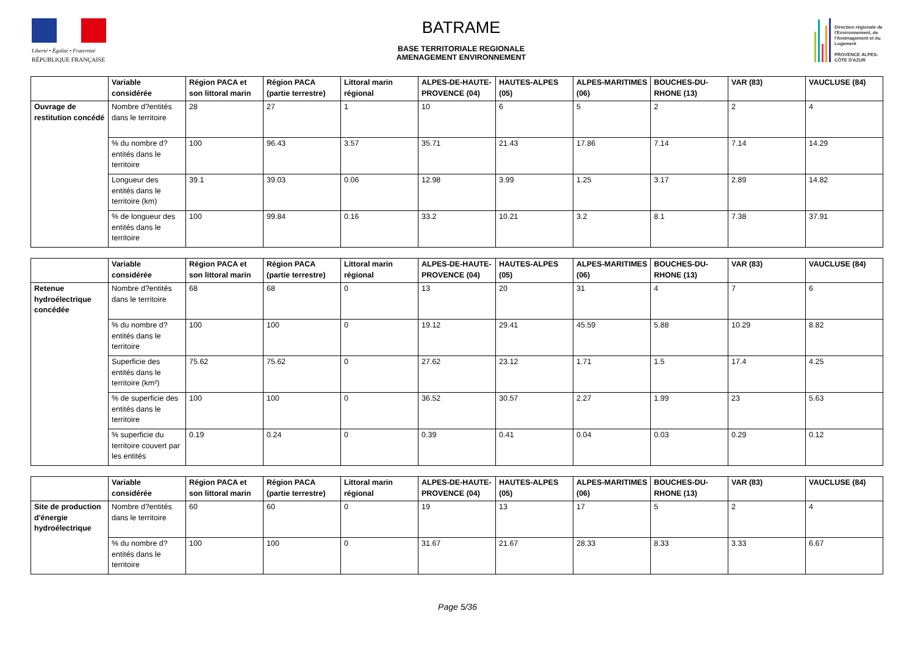Liberté • Égalité • Fraternité
RÉPUBLIQUE FRANÇAISE
BATRAME
BASE TERRITORIALE REGIONALE
AMENAGEMENT ENVIRONNEMENT
Direction régionale de l'Environnement, de l'Aménagement et du Logement
PROVENCE ALPES-CÔTE D'AZUR
| | Variable considérée | Région PACA et son littoral marin | Région PACA (partie terrestre) | Littoral marin régional | ALPES-DE-HAUTE-PROVENCE (04) | HAUTES-ALPES (05) | ALPES-MARITIMES (06) | BOUCHES-DU-RHONE (13) | VAR (83) | VAUCLUSE (84) |
| --- | --- | --- | --- | --- | --- | --- | --- | --- | --- | --- |
| Ouvrage de restitution concédé | Nombre d?entités dans le territoire | 28 | 27 | 1 | 10 | 6 | 5 | 2 | 2 | 4 |
| | % du nombre d?entités dans le territoire | 100 | 96.43 | 3.57 | 35.71 | 21.43 | 17.86 | 7.14 | 7.14 | 14.29 |
| | Longueur des entités dans le territoire (km) | 39.1 | 39.03 | 0.06 | 12.98 | 3.99 | 1.25 | 3.17 | 2.89 | 14.82 |
| | % de longueur des entités dans le territoire | 100 | 99.84 | 0.16 | 33.2 | 10.21 | 3.2 | 8.1 | 7.38 | 37.91 |
| | Variable considérée | Région PACA et son littoral marin | Région PACA (partie terrestre) | Littoral marin régional | ALPES-DE-HAUTE-PROVENCE (04) | HAUTES-ALPES (05) | ALPES-MARITIMES (06) | BOUCHES-DU-RHONE (13) | VAR (83) | VAUCLUSE (84) |
| --- | --- | --- | --- | --- | --- | --- | --- | --- | --- | --- |
| Retenue hydroélectrique concédée | Nombre d?entités dans le territoire | 68 | 68 | 0 | 13 | 20 | 31 | 4 | 7 | 6 |
| | % du nombre d?entités dans le territoire | 100 | 100 | 0 | 19.12 | 29.41 | 45.59 | 5.88 | 10.29 | 8.82 |
| | Superficie des entités dans le territoire (km²) | 75.62 | 75.62 | 0 | 27.62 | 23.12 | 1.71 | 1.5 | 17.4 | 4.25 |
| | % de superficie des entités dans le territoire | 100 | 100 | 0 | 36.52 | 30.57 | 2.27 | 1.99 | 23 | 5.63 |
| | % superficie du territoire couvert par les entités | 0.19 | 0.24 | 0 | 0.39 | 0.41 | 0.04 | 0.03 | 0.29 | 0.12 |
| | Variable considérée | Région PACA et son littoral marin | Région PACA (partie terrestre) | Littoral marin régional | ALPES-DE-HAUTE-PROVENCE (04) | HAUTES-ALPES (05) | ALPES-MARITIMES (06) | BOUCHES-DU-RHONE (13) | VAR (83) | VAUCLUSE (84) |
| --- | --- | --- | --- | --- | --- | --- | --- | --- | --- | --- |
| Site de production d'énergie hydroélectrique | Nombre d?entités dans le territoire | 60 | 60 | 0 | 19 | 13 | 17 | 5 | 2 | 4 |
| | % du nombre d?entités dans le territoire | 100 | 100 | 0 | 31.67 | 21.67 | 28.33 | 8.33 | 3.33 | 6.67 |
Page 5/36